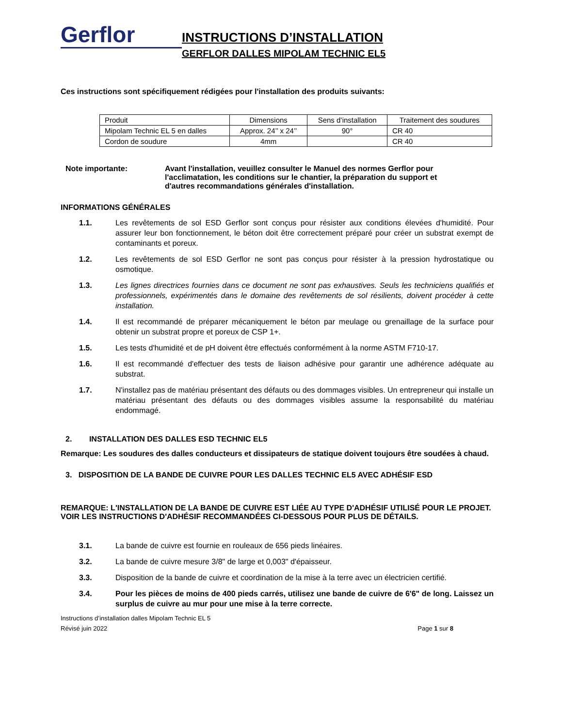Gerflor
INSTRUCTIONS D’INSTALLATION
GERFLOR DALLES MIPOLAM TECHNIC EL5
Ces instructions sont spécifiquement rédigées pour l'installation des produits suivants:
| Produit | Dimensions | Sens d’installation | Traitement des soudures |
| Mipolam Technic EL 5 en dalles | Approx. 24’’ x 24’’ | 90° | CR 40 |
| Cordon de soudure | 4mm | | CR 40 |
Note importante: Avant l'installation, veuillez consulter le Manuel des normes Gerflor pour l'acclimatation, les conditions sur le chantier, la préparation du support et d'autres recommandations générales d'installation.
INFORMATIONS GÉNÉRALES
1.1. Les revêtements de sol ESD Gerflor sont conçus pour résister aux conditions élevées d'humidité. Pour assurer leur bon fonctionnement, le béton doit être correctement préparé pour créer un substrat exempt de contaminants et poreux.
1.2. Les revêtements de sol ESD Gerflor ne sont pas conçus pour résister à la pression hydrostatique ou osmotique.
1.3. Les lignes directrices fournies dans ce document ne sont pas exhaustives. Seuls les techniciens qualifiés et professionnels, expérimentés dans le domaine des revêtements de sol résilients, doivent procéder à cette installation.
1.4. Il est recommandé de préparer mécaniquement le béton par meulage ou grenaillage de la surface pour obtenir un substrat propre et poreux de CSP 1+.
1.5. Les tests d'humidité et de pH doivent être effectués conformément à la norme ASTM F710-17.
1.6. Il est recommandé d'effectuer des tests de liaison adhésive pour garantir une adhérence adéquate au substrat.
1.7. N'installez pas de matériau présentant des défauts ou des dommages visibles. Un entrepreneur qui installe un matériau présentant des défauts ou des dommages visibles assume la responsabilité du matériau endommagé.
2. INSTALLATION DES DALLES ESD TECHNIC EL5
Remarque: Les soudures des dalles conducteurs et dissipateurs de statique doivent toujours être soudées à chaud.
3. DISPOSITION DE LA BANDE DE CUIVRE POUR LES DALLES TECHNIC EL5 AVEC ADHÉSIF ESD
REMARQUE: L'INSTALLATION DE LA BANDE DE CUIVRE EST LIÉE AU TYPE D'ADHÉSIF UTILISÉ POUR LE PROJET. VOIR LES INSTRUCTIONS D'ADHÉSIF RECOMMANDÉES CI-DESSOUS POUR PLUS DE DÉTAILS.
3.1. La bande de cuivre est fournie en rouleaux de 656 pieds linéaires.
3.2. La bande de cuivre mesure 3/8" de large et 0,003" d'épaisseur.
3.3. Disposition de la bande de cuivre et coordination de la mise à la terre avec un électricien certifié.
3.4. Pour les pièces de moins de 400 pieds carrés, utilisez une bande de cuivre de 6'6" de long. Laissez un surplus de cuivre au mur pour une mise à la terre correcte.
Instructions d’installation dalles Mipolam Technic EL 5
Révisé juin 2022 Page 1 sur 8